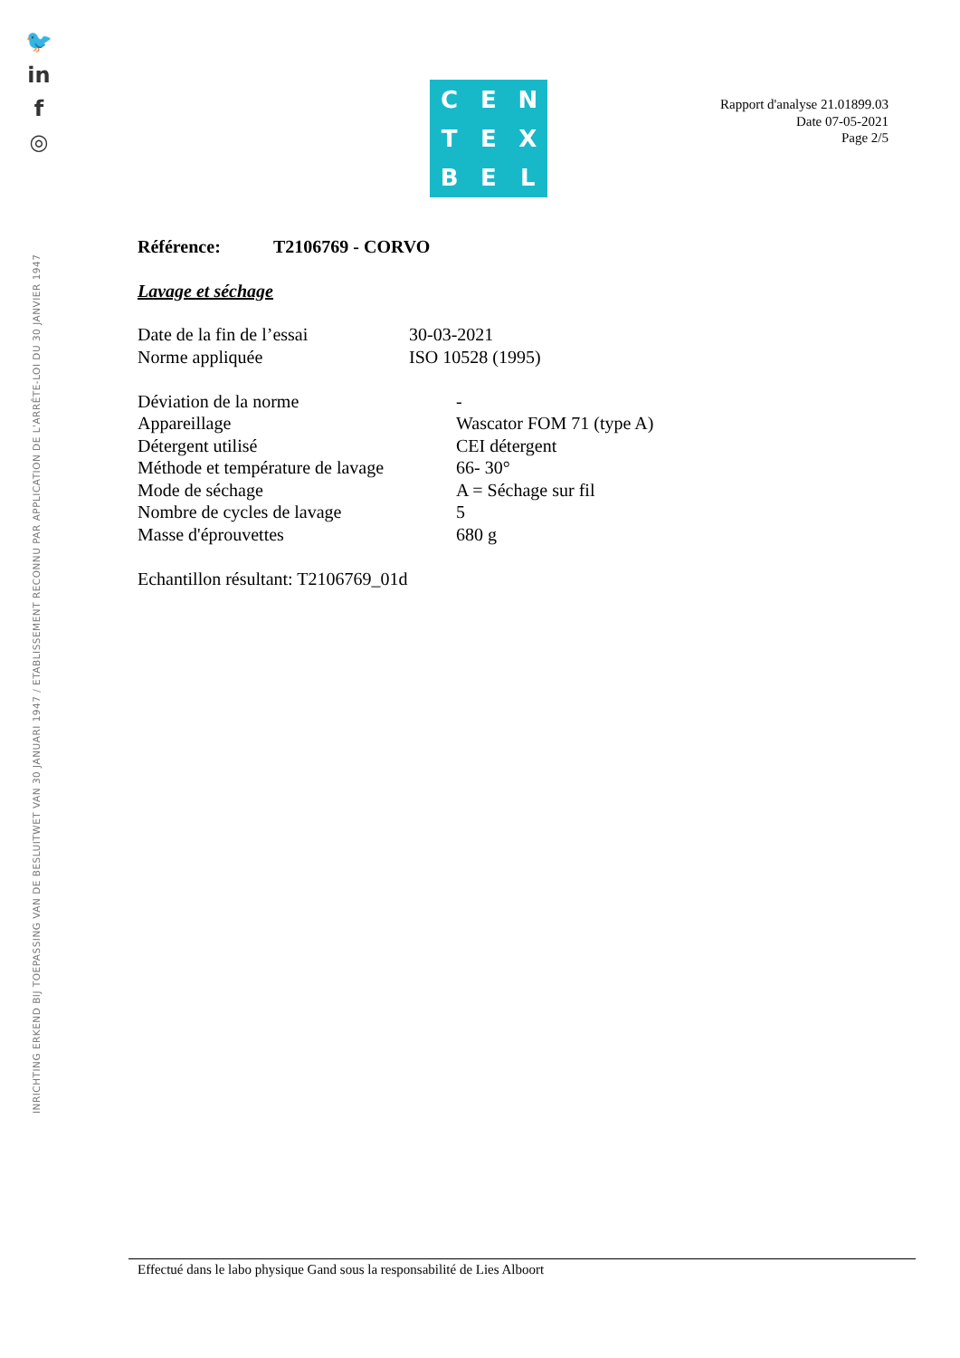🐦
in
f
◎
INRICHTING ERKEND BIJ TOEPASSING VAN DE BESLUITWET VAN 30 JANUARI 1947 / ETABLISSEMENT RECONNU PAR APPLICATION DE L'ARRÊTE-LOI DU 30 JANVIER 1947
C
E
N
T
E
X
B
E
L
Rapport d'analyse 21.01899.03
Date 07-05-2021
Page 2/5
Référence: T2106769 - CORVO
Lavage et séchage
Date de la fin de l’essai 30-03-2021
Norme appliquée ISO 10528 (1995)
Déviation de la norme -
Appareillage Wascator FOM 71 (type A)
Détergent utilisé CEI détergent
Méthode et température de lavage 66- 30°
Mode de séchage A = Séchage sur fil
Nombre de cycles de lavage 5
Masse d'éprouvettes 680 g
Echantillon résultant: T2106769_01d
Effectué dans le labo physique Gand sous la responsabilité de Lies Alboort